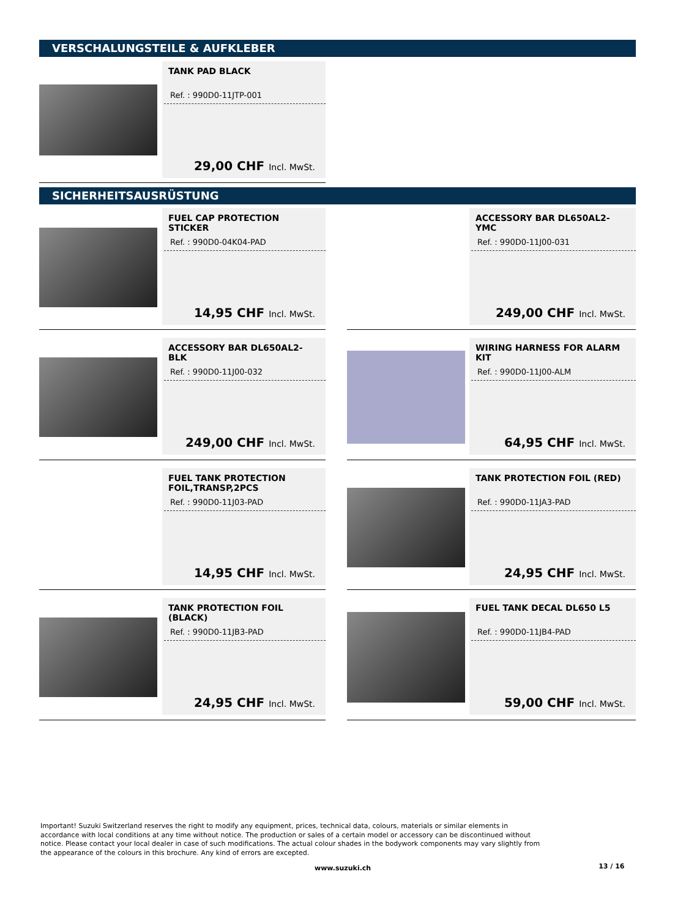VERSCHALUNGSTEILE & AUFKLEBER
TANK PAD BLACK
Ref. : 990D0-11JTP-001
29,00 CHF Incl. MwSt.
SICHERHEITSAUSRÜSTUNG
FUEL CAP PROTECTION STICKER
Ref. : 990D0-04K04-PAD
14,95 CHF Incl. MwSt.
ACCESSORY BAR DL650AL2- YMC
Ref. : 990D0-11J00-031
249,00 CHF Incl. MwSt.
ACCESSORY BAR DL650AL2- BLK
Ref. : 990D0-11J00-032
249,00 CHF Incl. MwSt.
WIRING HARNESS FOR ALARM KIT
Ref. : 990D0-11J00-ALM
64,95 CHF Incl. MwSt.
FUEL TANK PROTECTION FOIL,TRANSP,2PCS
Ref. : 990D0-11J03-PAD
14,95 CHF Incl. MwSt.
TANK PROTECTION FOIL (RED)
Ref. : 990D0-11JA3-PAD
24,95 CHF Incl. MwSt.
TANK PROTECTION FOIL (BLACK)
Ref. : 990D0-11JB3-PAD
24,95 CHF Incl. MwSt.
FUEL TANK DECAL DL650 L5
Ref. : 990D0-11JB4-PAD
59,00 CHF Incl. MwSt.
Important! Suzuki Switzerland reserves the right to modify any equipment, prices, technical data, colours, materials or similar elements in accordance with local conditions at any time without notice. The production or sales of a certain model or accessory can be discontinued without notice. Please contact your local dealer in case of such modifications. The actual colour shades in the bodywork components may vary slightly from the appearance of the colours in this brochure. Any kind of errors are excepted.
www.suzuki.ch 13 / 16